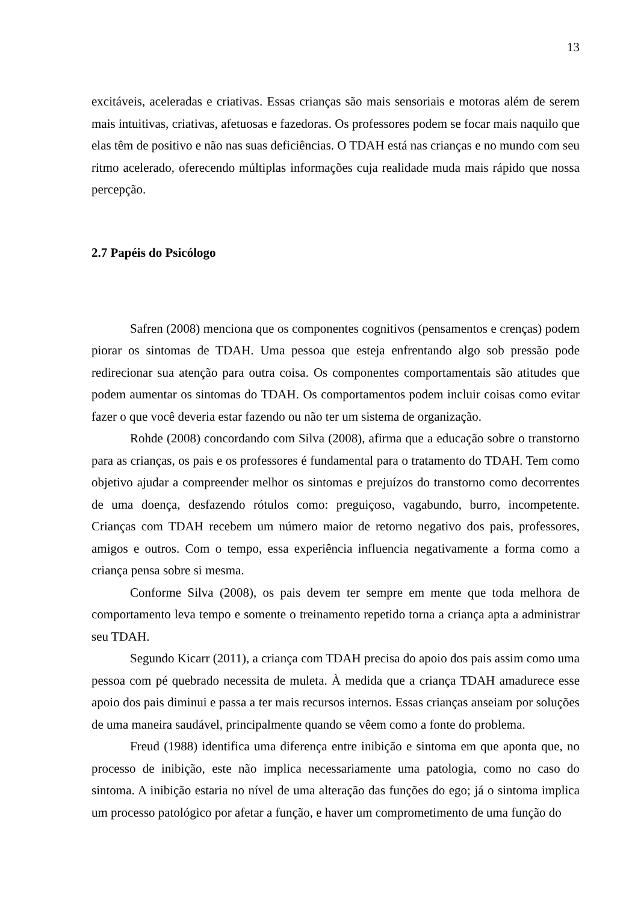13
excitáveis, aceleradas e criativas. Essas crianças são mais sensoriais e motoras além de serem mais intuitivas, criativas, afetuosas e fazedoras. Os professores podem se focar mais naquilo que elas têm de positivo e não nas suas deficiências. O TDAH está nas crianças e no mundo com seu ritmo acelerado, oferecendo múltiplas informações cuja realidade muda mais rápido que nossa percepção.
2.7 Papéis do Psicólogo
Safren (2008) menciona que os componentes cognitivos (pensamentos e crenças) podem piorar os sintomas de TDAH. Uma pessoa que esteja enfrentando algo sob pressão pode redirecionar sua atenção para outra coisa. Os componentes comportamentais são atitudes que podem aumentar os sintomas do TDAH. Os comportamentos podem incluir coisas como evitar fazer o que você deveria estar fazendo ou não ter um sistema de organização.
Rohde (2008) concordando com Silva (2008), afirma que a educação sobre o transtorno para as crianças, os pais e os professores é fundamental para o tratamento do TDAH. Tem como objetivo ajudar a compreender melhor os sintomas e prejuízos do transtorno como decorrentes de uma doença, desfazendo rótulos como: preguiçoso, vagabundo, burro, incompetente. Crianças com TDAH recebem um número maior de retorno negativo dos pais, professores, amigos e outros. Com o tempo, essa experiência influencia negativamente a forma como a criança pensa sobre si mesma.
Conforme Silva (2008), os pais devem ter sempre em mente que toda melhora de comportamento leva tempo e somente o treinamento repetido torna a criança apta a administrar seu TDAH.
Segundo Kicarr (2011), a criança com TDAH precisa do apoio dos pais assim como uma pessoa com pé quebrado necessita de muleta. À medida que a criança TDAH amadurece esse apoio dos pais diminui e passa a ter mais recursos internos. Essas crianças anseiam por soluções de uma maneira saudável, principalmente quando se vêem como a fonte do problema.
Freud (1988) identifica uma diferença entre inibição e sintoma em que aponta que, no processo de inibição, este não implica necessariamente uma patologia, como no caso do sintoma. A inibição estaria no nível de uma alteração das funções do ego; já o sintoma implica um processo patológico por afetar a função, e haver um comprometimento de uma função do